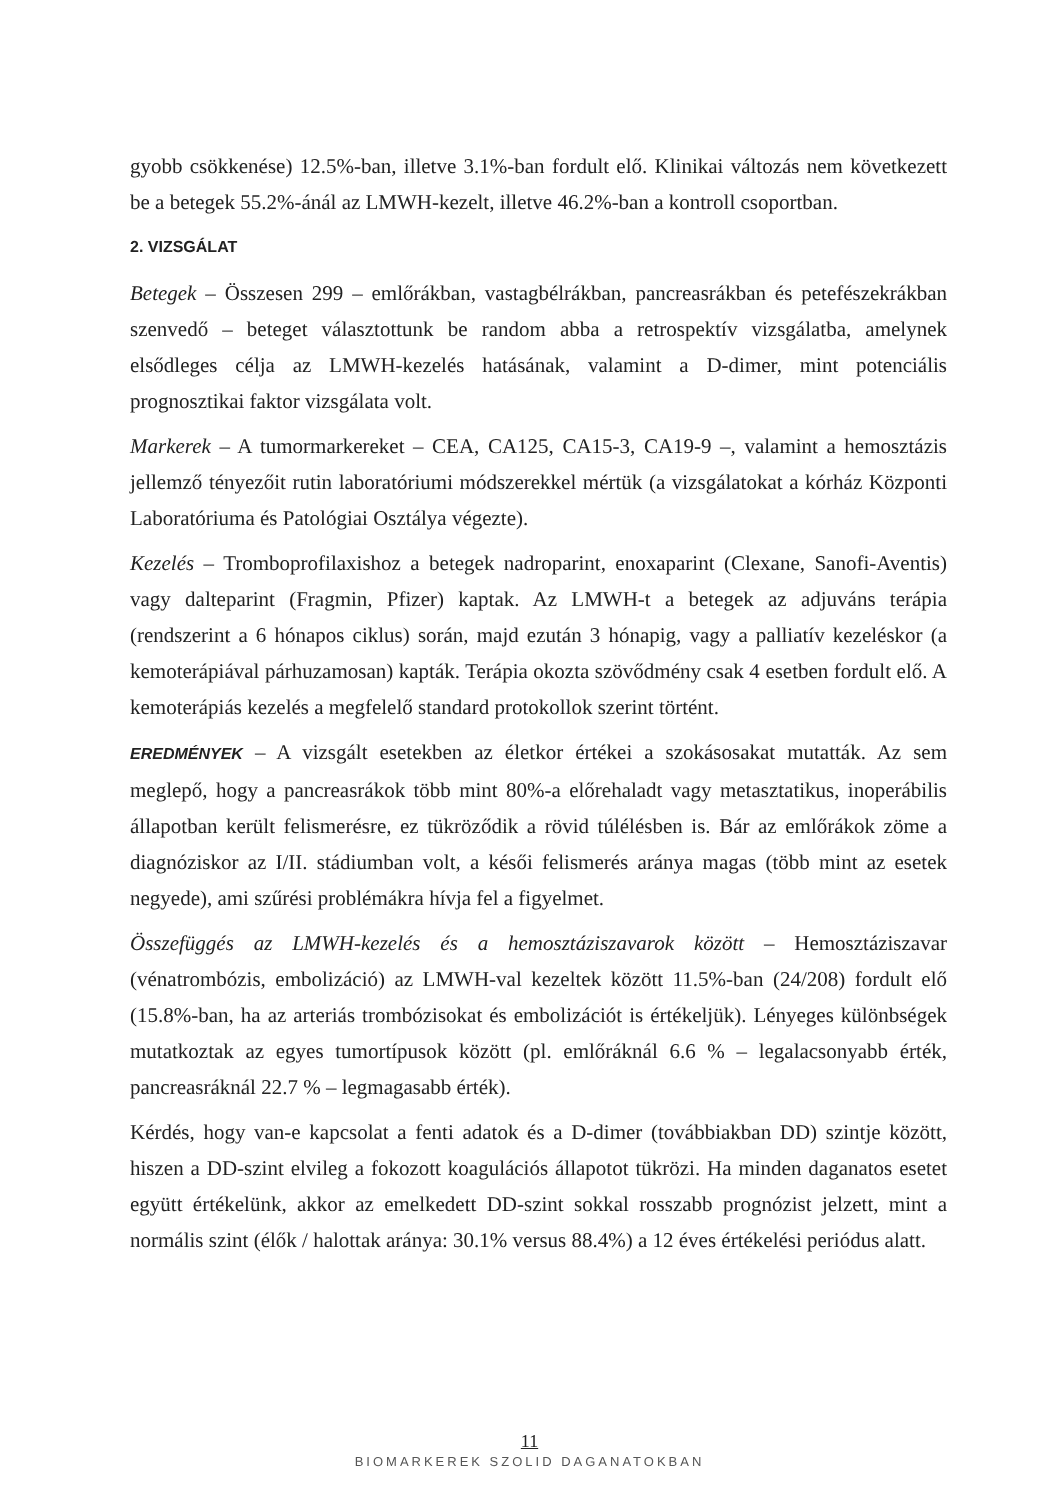gyobb csökkenése) 12.5%-ban, illetve 3.1%-ban fordult elő. Klinikai változás nem következett be a betegek 55.2%-ánál az LMWH-kezelt, illetve 46.2%-ban a kontroll csoportban.
2. VIZSGÁLAT
Betegek – Összesen 299 – emlőrákban, vastagbélrákban, pancreasrákban és petefészekrákban szenvedő – beteget választottunk be random abba a retrospektív vizsgálatba, amelynek elsődleges célja az LMWH-kezelés hatásának, valamint a D-dimer, mint potenciális prognosztikai faktor vizsgálata volt.
Markerek – A tumormarkereket – CEA, CA125, CA15-3, CA19-9 –, valamint a hemosztázis jellemző tényezőit rutin laboratóriumi módszerekkel mértük (a vizsgálatokat a kórház Központi Laboratóriuma és Patológiai Osztálya végezte).
Kezelés – Tromboprofilaxishoz a betegek nadroparint, enoxaparint (Clexane, Sanofi-Aventis) vagy dalteparint (Fragmin, Pfizer) kaptak. Az LMWH-t a betegek az adjuváns terápia (rendszerint a 6 hónapos ciklus) során, majd ezután 3 hónapig, vagy a palliatív kezeléskor (a kemoterápiával párhuzamosan) kapták. Terápia okozta szövődmény csak 4 esetben fordult elő. A kemoterápiás kezelés a megfelelő standard protokollok szerint történt.
EREDMÉNYEK – A vizsgált esetekben az életkor értékei a szokásosakat mutatták. Az sem meglepő, hogy a pancreasrákok több mint 80%-a előrehaladt vagy metasztatikus, inoperábilis állapotban került felismerésre, ez tükröződik a rövid túlélésben is. Bár az emlőrákok zöme a diagnóziskor az I/II. stádiumban volt, a késői felismerés aránya magas (több mint az esetek negyede), ami szűrési problémákra hívja fel a figyelmet.
Összefüggés az LMWH-kezelés és a hemosztáziszavarok között – Hemosztáziszavar (vénatrombózis, embolizáció) az LMWH-val kezeltek között 11.5%-ban (24/208) fordult elő (15.8%-ban, ha az arteriás trombózisokat és embolizációt is értékeljük). Lényeges különbségek mutatkoztak az egyes tumortípusok között (pl. emlőráknál 6.6 % – legalacsonyabb érték, pancreasráknál 22.7 % – legmagasabb érték).
Kérdés, hogy van-e kapcsolat a fenti adatok és a D-dimer (továbbiakban DD) szintje között, hiszen a DD-szint elvileg a fokozott koagulációs állapotot tükrözi. Ha minden daganatos esetet együtt értékelünk, akkor az emelkedett DD-szint sokkal rosszabb prognózist jelzett, mint a normális szint (élők / halottak aránya: 30.1% versus 88.4%) a 12 éves értékelési periódus alatt.
11
BIOMARKEREK SZOLID DAGANATOKBAN